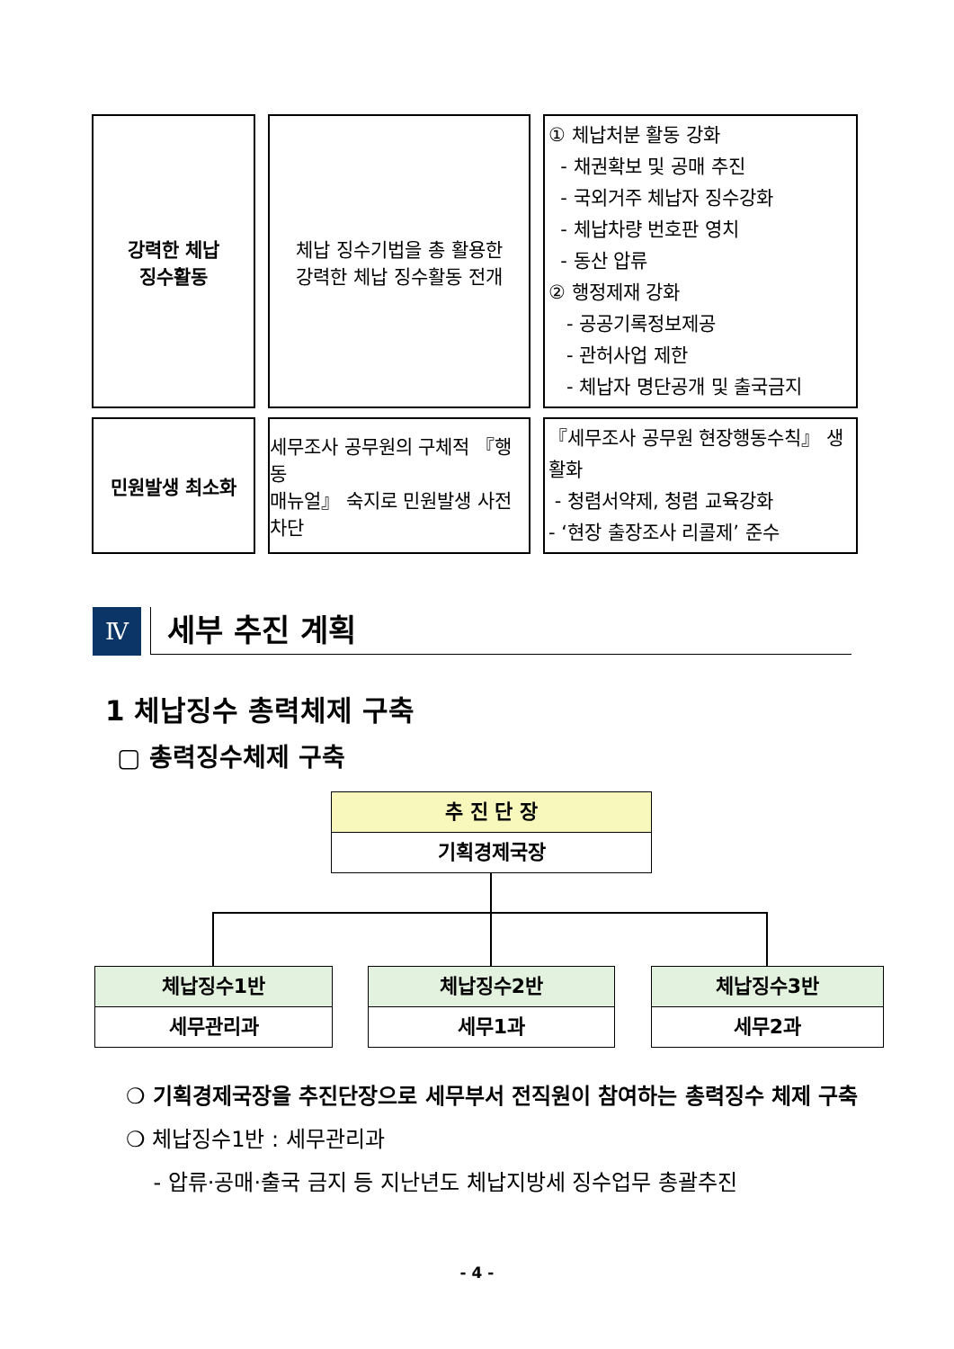| 강력한 체납 징수활동 | 체납 징수기법을 총 활용한 강력한 체납 징수활동 전개 | ① 체납처분 활동 강화 - 채권확보 및 공매 추진 - 국외거주 체납자 징수강화 - 체납차량 번호판 영치 - 동산 압류 ② 행정제재 강화 - 공공기록정보제공 - 관허사업 제한 - 체납자 명단공개 및 출국금지 |
| 민원발생 최소화 | 세무조사 공무원의 구체적 『행동 매뉴얼』 숙지로 민원발생 사전 차단 | 『세무조사 공무원 현장행동수칙』 생활화 - 청렴서약제, 청렴 교육강화 - ‘현장 출장조사 리콜제’ 준수 |
Ⅳ 세부 추진 계획
1 체납징수 총력체제 구축
▢ 총력징수체제 구축
추 진 단 장
기획경제국장
체납징수1반
세무관리과
체납징수2반
세무1과
체납징수3반
세무2과
❍ 기획경제국장을 추진단장으로 세무부서 전직원이 참여하는 총력징수 체제 구축
❍ 체납징수1반 : 세무관리과
- 압류·공매·출국 금지 등 지난년도 체납지방세 징수업무 총괄추진
- 4 -